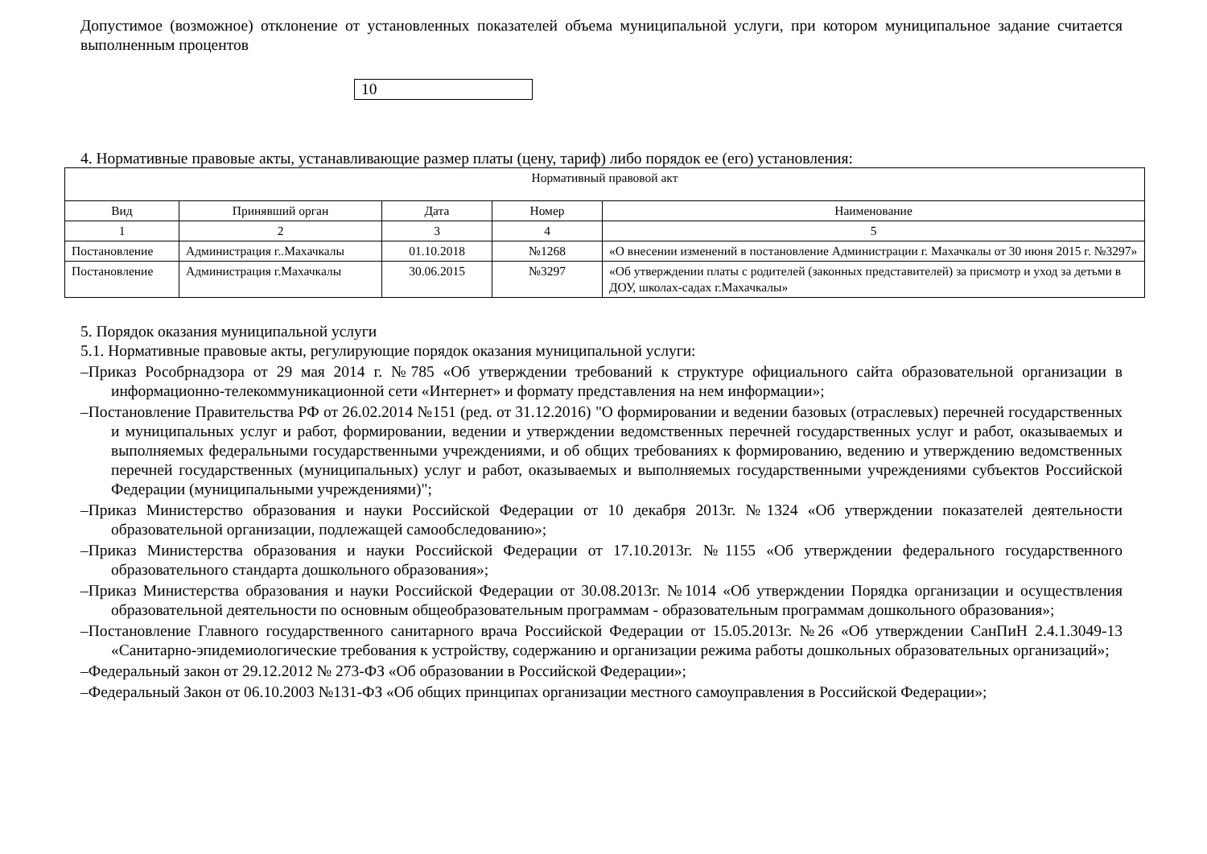Допустимое (возможное) отклонение от установленных показателей объема муниципальной услуги, при котором муниципальное задание считается выполненным процентов
10
4. Нормативные правовые акты, устанавливающие размер платы (цену, тариф) либо порядок ее (его) установления:
| Нормативный правовой акт | | | | |
| --- | --- | --- | --- | --- |
| Вид | Принявший орган | Дата | Номер | Наименование |
| 1 | 2 | 3 | 4 | 5 |
| Постановление | Администрация г..Махачкалы | 01.10.2018 | №1268 | «О внесении изменений в постановление Администрации г. Махачкалы от 30 июня 2015 г. №3297» |
| Постановление | Администрация г.Махачкалы | 30.06.2015 | №3297 | «Об утверждении платы с родителей (законных представителей) за присмотр и уход за детьми в ДОУ, школах-садах г.Махачкалы» |
5. Порядок оказания муниципальной услуги
5.1. Нормативные правовые акты, регулирующие порядок оказания муниципальной услуги:
–Приказ Рособрнадзора от 29 мая 2014 г. №785 «Об утверждении требований к структуре официального сайта образовательной организации в информационно-телекоммуникационной сети «Интернет» и формату представления на нем информации»;
–Постановление Правительства РФ от 26.02.2014 №151 (ред. от 31.12.2016) "О формировании и ведении базовых (отраслевых) перечней государственных и муниципальных услуг и работ, формировании, ведении и утверждении ведомственных перечней государственных услуг и работ, оказываемых и выполняемых федеральными государственными учреждениями, и об общих требованиях к формированию, ведению и утверждению ведомственных перечней государственных (муниципальных) услуг и работ, оказываемых и выполняемых государственными учреждениями субъектов Российской Федерации (муниципальными учреждениями)";
–Приказ Министерство образования и науки Российской Федерации от 10 декабря 2013г. №1324 «Об утверждении показателей деятельности образовательной организации, подлежащей самообследованию»;
–Приказ Министерства образования и науки Российской Федерации от 17.10.2013г. №1155 «Об утверждении федерального государственного образовательного стандарта дошкольного образования»;
–Приказ Министерства образования и науки Российской Федерации от 30.08.2013г. №1014 «Об утверждении Порядка организации и осуществления образовательной деятельности по основным общеобразовательным программам - образовательным программам дошкольного образования»;
–Постановление Главного государственного санитарного врача Российской Федерации от 15.05.2013г. №26 «Об утверждении СанПиН 2.4.1.3049-13 «Санитарно-эпидемиологические требования к устройству, содержанию и организации режима работы дошкольных образовательных организаций»;
–Федеральный закон от 29.12.2012 № 273-ФЗ «Об образовании в Российской Федерации»;
–Федеральный Закон от 06.10.2003 №131-ФЗ «Об общих принципах организации местного самоуправления в Российской Федерации»;